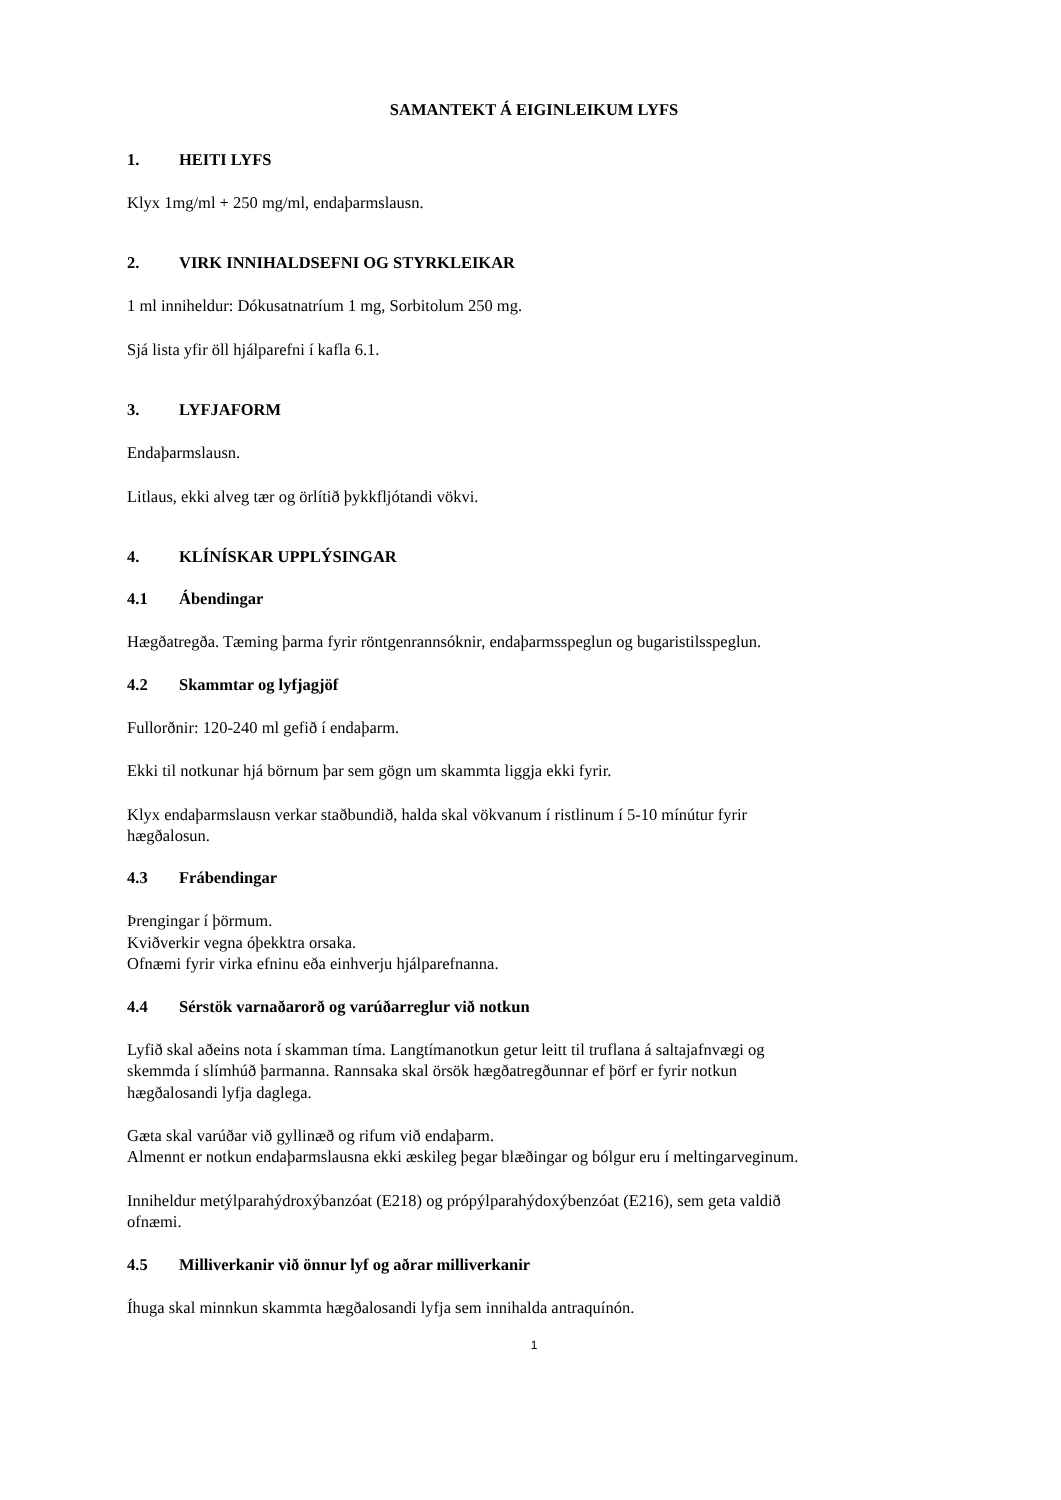SAMANTEKT Á EIGINLEIKUM LYFS
1. HEITI LYFS
Klyx 1mg/ml + 250 mg/ml, endaþarmslausn.
2. VIRK INNIHALDSEFNI OG STYRKLEIKAR
1 ml inniheldur: Dókusatnatríum 1 mg, Sorbitolum 250 mg.
Sjá lista yfir öll hjálparefni í kafla 6.1.
3. LYFJAFORM
Endaþarmslausn.
Litlaus, ekki alveg tær og örlítið þykkfljótandi vökvi.
4. KLÍNÍSKAR UPPLÝSINGAR
4.1 Ábendingar
Hægðatregða. Tæming þarma fyrir röntgenrannsóknir, endaþarmsspeglun og bugaristilsspeglun.
4.2 Skammtar og lyfjagjöf
Fullorðnir: 120-240 ml gefið í endaþarm.
Ekki til notkunar hjá börnum þar sem gögn um skammta liggja ekki fyrir.
Klyx endaþarmslausn verkar staðbundið, halda skal vökvanum í ristlinum í 5-10 mínútur fyrir
hægðalosun.
4.3 Frábendingar
Þrengingar í þörmum.
Kviðverkir vegna óþekktra orsaka.
Ofnæmi fyrir virka efninu eða einhverju hjálparefnanna.
4.4 Sérstök varnaðarorð og varúðarreglur við notkun
Lyfið skal aðeins nota í skamman tíma. Langtímanotkun getur leitt til truflana á saltajafnvægi og
skemmda í slímhúð þarmanna. Rannsaka skal örsök hægðatregðunnar ef þörf er fyrir notkun
hægðalosandi lyfja daglega.
Gæta skal varúðar við gyllinæð og rifum við endaþarm.
Almennt er notkun endaþarmslausna ekki æskileg þegar blæðingar og bólgur eru í meltingarveginum.
Inniheldur metýlparahýdroxýbanzóat (E218) og própýlparahýdoxýbenzóat (E216), sem geta valdið
ofnæmi.
4.5 Milliverkanir við önnur lyf og aðrar milliverkanir
Íhuga skal minnkun skammta hægðalosandi lyfja sem innihalda antraquínón.
1